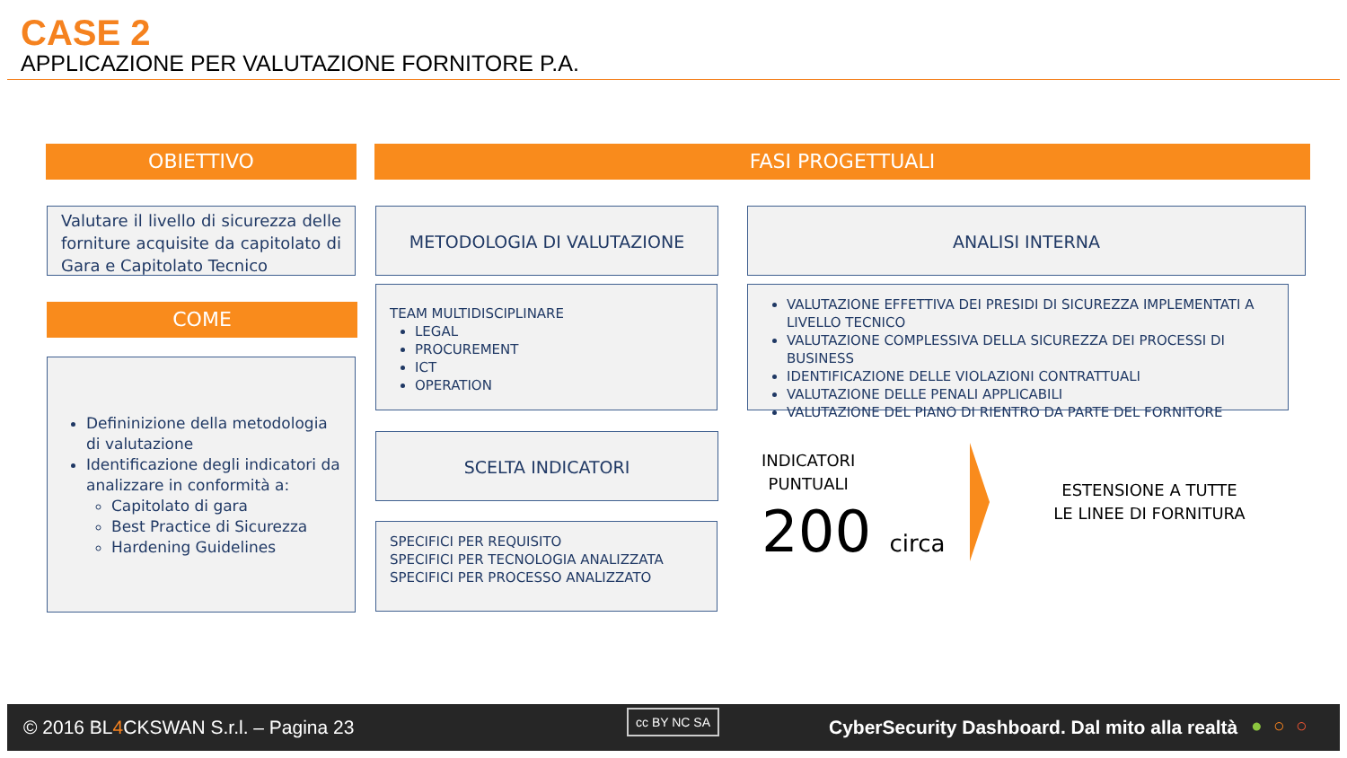CASE 2
APPLICAZIONE PER VALUTAZIONE FORNITORE P.A.
OBIETTIVO FASI PROGETTUALI
Valutare il livello di sicurezza delle forniture acquisite da capitolato di Gara e Capitolato Tecnico
COME
Defininizione della metodologia di valutazione
Identificazione degli indicatori da analizzare in conformità a:
Capitolato di gara
Best Practice di Sicurezza
Hardening Guidelines
METODOLOGIA DI VALUTAZIONE ANALISI INTERNA
TEAM MULTIDISCIPLINARE
LEGAL
PROCUREMENT
ICT
OPERATION
VALUTAZIONE EFFETTIVA DEI PRESIDI DI SICUREZZA IMPLEMENTATI A LIVELLO TECNICO
VALUTAZIONE COMPLESSIVA DELLA SICUREZZA DEI PROCESSI DI BUSINESS
IDENTIFICAZIONE DELLE VIOLAZIONI CONTRATTUALI
VALUTAZIONE DELLE PENALI APPLICABILI
VALUTAZIONE DEL PIANO DI RIENTRO DA PARTE DEL FORNITORE
SCELTA INDICATORI
SPECIFICI PER REQUISITO
SPECIFICI PER TECNOLOGIA ANALIZZATA
SPECIFICI PER PROCESSO ANALIZZATO
INDICATORI
PUNTUALI
200 circa
ESTENSIONE A TUTTE
LE LINEE DI FORNITURA
© 2016 BL4 CKSWAN S.r.l. – Pagina 23
cc BY NC SA
CyberSecurity Dashboard. Dal mito alla realtà ● ○ ○